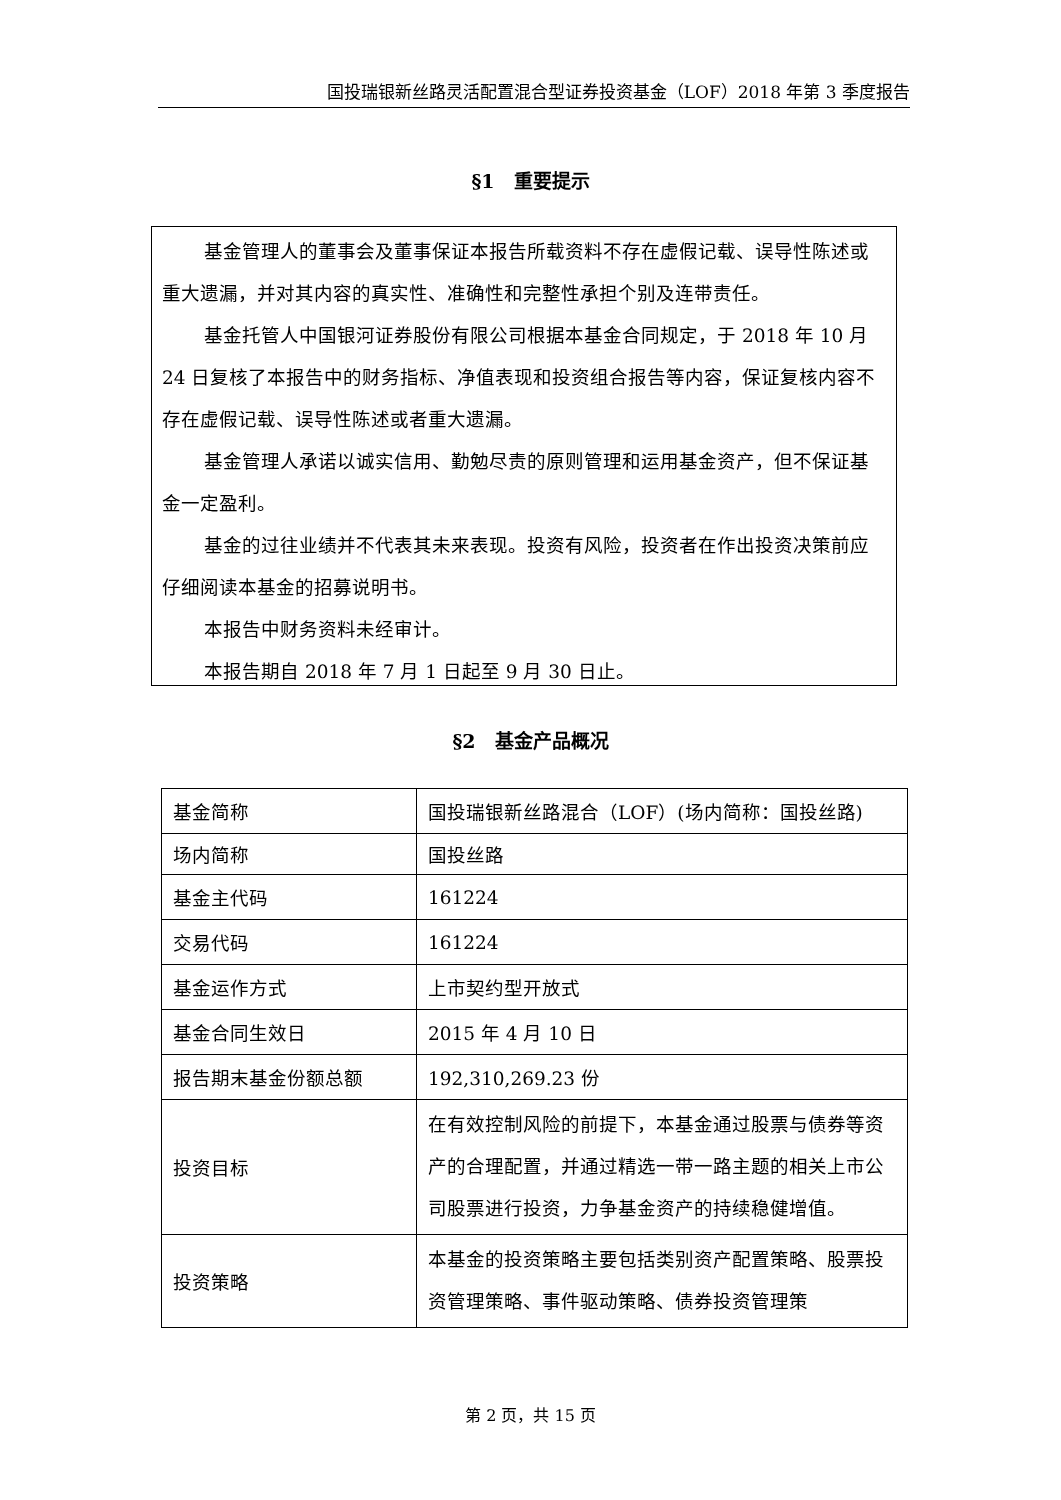国投瑞银新丝路灵活配置混合型证券投资基金（LOF）2018 年第 3 季度报告
§1　重要提示
基金管理人的董事会及董事保证本报告所载资料不存在虚假记载、误导性陈述或重大遗漏，并对其内容的真实性、准确性和完整性承担个别及连带责任。
基金托管人中国银河证券股份有限公司根据本基金合同规定，于 2018 年 10 月 24 日复核了本报告中的财务指标、净值表现和投资组合报告等内容，保证复核内容不存在虚假记载、误导性陈述或者重大遗漏。
基金管理人承诺以诚实信用、勤勉尽责的原则管理和运用基金资产，但不保证基金一定盈利。
基金的过往业绩并不代表其未来表现。投资有风险，投资者在作出投资决策前应仔细阅读本基金的招募说明书。
本报告中财务资料未经审计。
本报告期自 2018 年 7 月 1 日起至 9 月 30 日止。
§2　基金产品概况
| 基金简称 | 国投瑞银新丝路混合（LOF）(场内简称：国投丝路) |
| 场内简称 | 国投丝路 |
| 基金主代码 | 161224 |
| 交易代码 | 161224 |
| 基金运作方式 | 上市契约型开放式 |
| 基金合同生效日 | 2015 年 4 月 10 日 |
| 报告期末基金份额总额 | 192,310,269.23 份 |
| 投资目标 | 在有效控制风险的前提下，本基金通过股票与债券等资产的合理配置，并通过精选一带一路主题的相关上市公司股票进行投资，力争基金资产的持续稳健增值。 |
| 投资策略 | 本基金的投资策略主要包括类别资产配置策略、股票投资管理策略、事件驱动策略、债券投资管理策 |
第 2 页，共 15 页